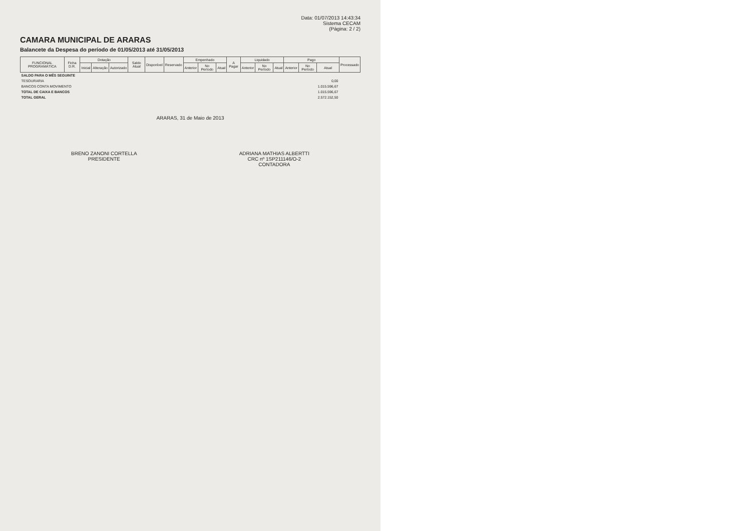Data: 01/07/2013 14:43:34
Sistema CECAM
(Página: 2 / 2)
CAMARA MUNICIPAL DE ARARAS
Balancete da Despesa do período de 01/05/2013 até 31/05/2013
| FUNCIONAL PROGRAMÁTICA | Ficha D.R. | Dotação | | | Saldo Atual | Disponível | Reservado | Empenhado | | | A Pagar | Liquidado | | | Pago | | | Processado |
| --- | --- | --- | --- | --- | --- | --- | --- | --- | --- | --- | --- | --- | --- | --- | --- | --- | --- | --- |
| | | Inicial | Alteração | Autorizado | | | | Anterior | No Período | Atual | | Anterior | No Período | Atual | Anterior | No Período | Atual | |
| SALDO PARA O MÊS SEGUINTE | | | | | | | | | | | | | | | | | | |
| TESOURARIA | | | | | | | | | | | | | | | | | 0,00 | |
| BANCOS CONTA MOVIMENTO | | | | | | | | | | | | | | | | | 1.015.596,67 | |
| TOTAL DE CAIXA E BANCOS | | | | | | | | | | | | | | | | | 1.015.596,67 | |
| TOTAL GERAL | | | | | | | | | | | | | | | | | 2.572.152,50 | |
ARARAS, 31 de Maio de 2013
BRENO ZANONI CORTELLA
PRESIDENTE
ADRIANA MATHIAS ALBERTTI
CRC nº 1SP211146/O-2
CONTADORA